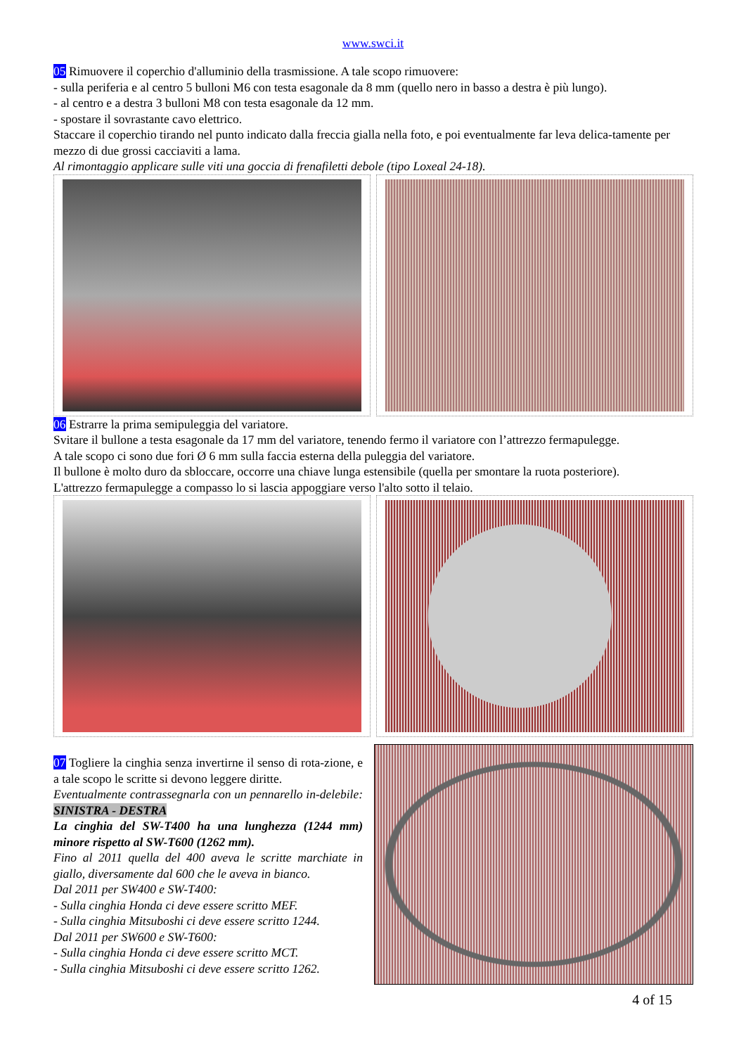www.swci.it
05 Rimuovere il coperchio d'alluminio della trasmissione. A tale scopo rimuovere:
- sulla periferia e al centro 5 bulloni M6 con testa esagonale da 8 mm (quello nero in basso a destra è più lungo).
- al centro e a destra 3 bulloni M8 con testa esagonale da 12 mm.
- spostare il sovrastante cavo elettrico.
Staccare il coperchio tirando nel punto indicato dalla freccia gialla nella foto, e poi eventualmente far leva delica-tamente per mezzo di due grossi cacciaviti a lama.
Al rimontaggio applicare sulle viti una goccia di frenafiletti debole (tipo Loxeal 24-18).
06 Estrarre la prima semipuleggia del variatore.
Svitare il bullone a testa esagonale da 17 mm del variatore, tenendo fermo il variatore con l’attrezzo fermapulegge.
A tale scopo ci sono due fori Ø 6 mm sulla faccia esterna della puleggia del variatore.
Il bullone è molto duro da sbloccare, occorre una chiave lunga estensibile (quella per smontare la ruota posteriore).
L'attrezzo fermapulegge a compasso lo si lascia appoggiare verso l'alto sotto il telaio.
07 Togliere la cinghia senza invertirne il senso di rota-zione, e a tale scopo le scritte si devono leggere diritte.
Eventualmente contrassegnarla con un pennarello in-delebile: SINISTRA - DESTRA
La cinghia del SW-T400 ha una lunghezza (1244 mm) minore rispetto al SW-T600 (1262 mm).
Fino al 2011 quella del 400 aveva le scritte marchiate in giallo, diversamente dal 600 che le aveva in bianco.
Dal 2011 per SW400 e SW-T400:
- Sulla cinghia Honda ci deve essere scritto MEF.
- Sulla cinghia Mitsuboshi ci deve essere scritto 1244.
Dal 2011 per SW600 e SW-T600:
- Sulla cinghia Honda ci deve essere scritto MCT.
- Sulla cinghia Mitsuboshi ci deve essere scritto 1262.
4 of 15